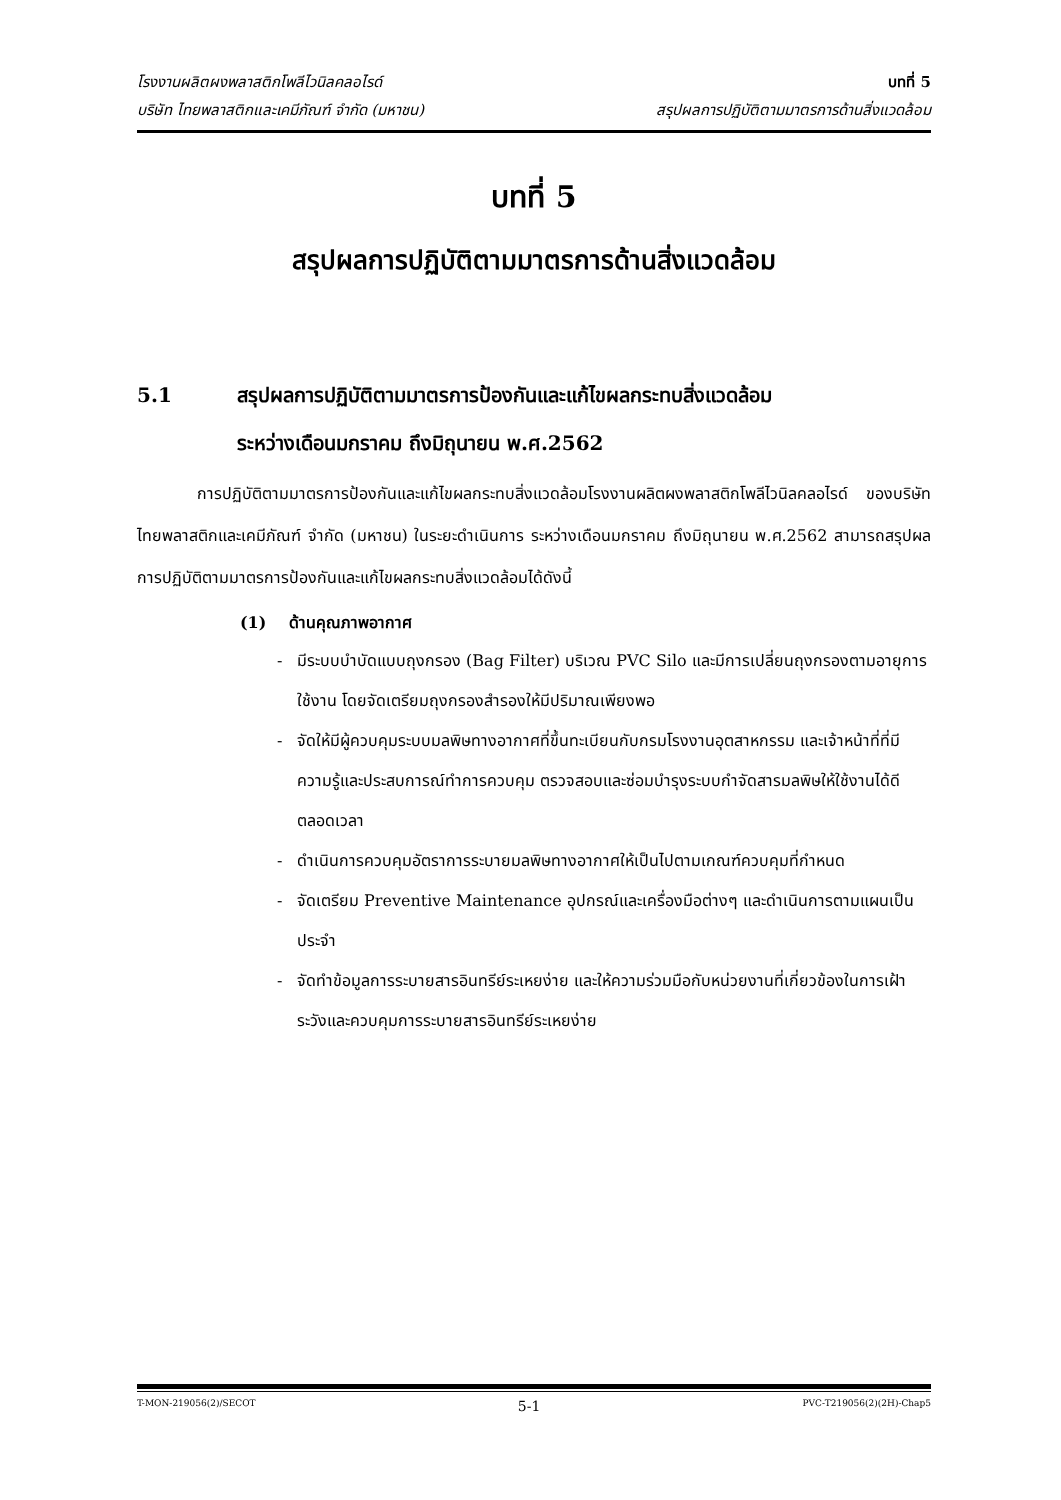โรงงานผลิตผงพลาสติกโพลีไวนิลคลอไรด์ บทที่ 5
บริษัท ไทยพลาสติกและเคมีภัณฑ์ จำกัด (มหาชน) สรุปผลการปฏิบัติตามมาตรการด้านสิ่งแวดล้อม
บทที่ 5
สรุปผลการปฏิบัติตามมาตรการด้านสิ่งแวดล้อม
5.1 สรุปผลการปฏิบัติตามมาตรการป้องกันและแก้ไขผลกระทบสิ่งแวดล้อม
ระหว่างเดือนมกราคม ถึงมิถุนายน พ.ศ.2562
การปฏิบัติตามมาตรการป้องกันและแก้ไขผลกระทบสิ่งแวดล้อมโรงงานผลิตผงพลาสติกโพลีไวนิลคลอไรด์ ของบริษัท ไทยพลาสติกและเคมีภัณฑ์ จำกัด (มหาชน) ในระยะดำเนินการ ระหว่างเดือนมกราคม ถึงมิถุนายน พ.ศ.2562 สามารถสรุปผลการปฏิบัติตามมาตรการป้องกันและแก้ไขผลกระทบสิ่งแวดล้อมได้ดังนี้
(1) ด้านคุณภาพอากาศ
- มีระบบบำบัดแบบถุงกรอง (Bag Filter) บริเวณ PVC Silo และมีการเปลี่ยนถุงกรองตามอายุการใช้งาน โดยจัดเตรียมถุงกรองสำรองให้มีปริมาณเพียงพอ
- จัดให้มีผู้ควบคุมระบบมลพิษทางอากาศที่ขึ้นทะเบียนกับกรมโรงงานอุตสาหกรรม และเจ้าหน้าที่ที่มีความรู้และประสบการณ์ทำการควบคุม ตรวจสอบและซ่อมบำรุงระบบกำจัดสารมลพิษให้ใช้งานได้ดีตลอดเวลา
- ดำเนินการควบคุมอัตราการระบายมลพิษทางอากาศให้เป็นไปตามเกณฑ์ควบคุมที่กำหนด
- จัดเตรียม Preventive Maintenance อุปกรณ์และเครื่องมือต่างๆ และดำเนินการตามแผนเป็นประจำ
- จัดทำข้อมูลการระบายสารอินทรีย์ระเหยง่าย และให้ความร่วมมือกับหน่วยงานที่เกี่ยวข้องในการเฝ้าระวังและควบคุมการระบายสารอินทรีย์ระเหยง่าย
T-MON-219056(2)/SECOT 5-1 PVC-T219056(2)(2H)-Chap5